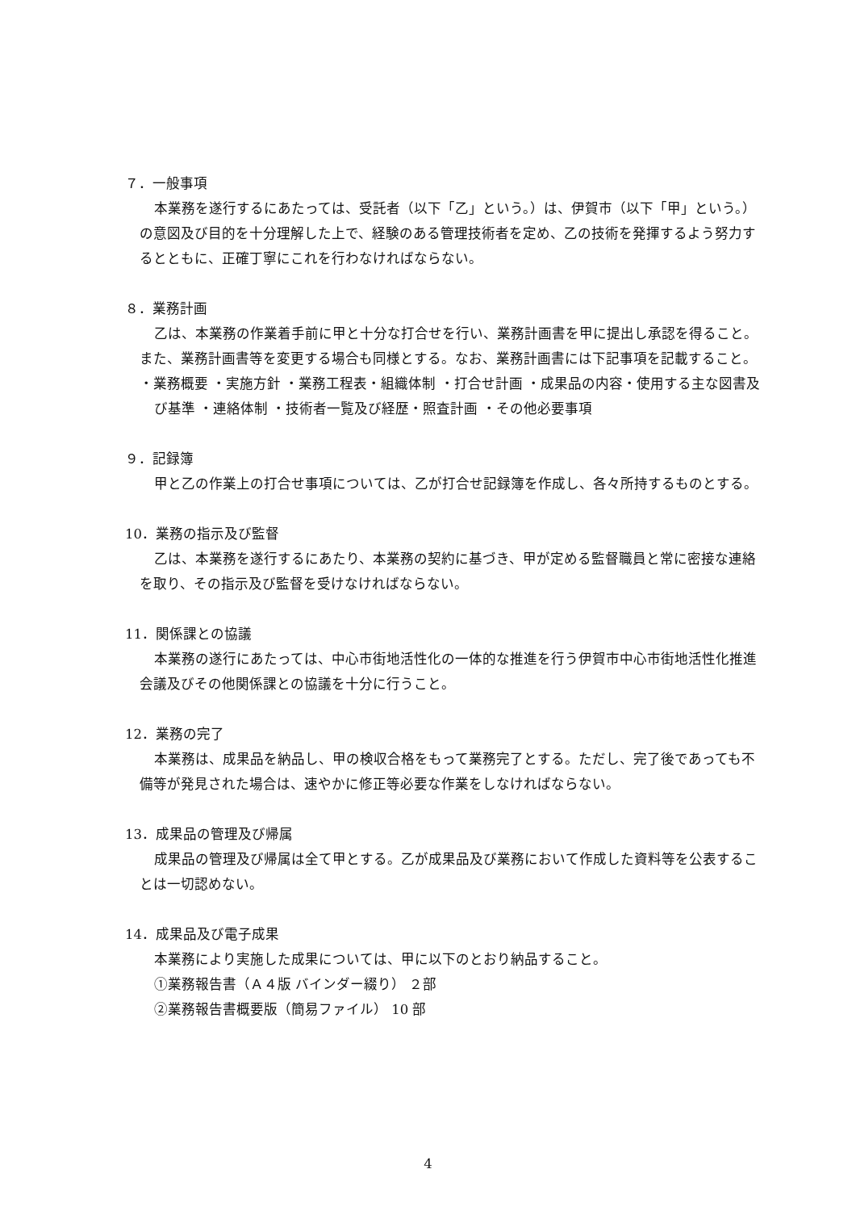７．一般事項
本業務を遂行するにあたっては、受託者（以下「乙」という。）は、伊賀市（以下「甲」という。）の意図及び目的を十分理解した上で、経験のある管理技術者を定め、乙の技術を発揮するよう努力するとともに、正確丁寧にこれを行わなければならない。
８．業務計画
乙は、本業務の作業着手前に甲と十分な打合せを行い、業務計画書を甲に提出し承認を得ること。また、業務計画書等を変更する場合も同様とする。なお、業務計画書には下記事項を記載すること。
・業務概要 ・実施方針 ・業務工程表・組織体制 ・打合せ計画 ・成果品の内容・使用する主な図書及び基準 ・連絡体制 ・技術者一覧及び経歴・照査計画 ・その他必要事項
９．記録簿
甲と乙の作業上の打合せ事項については、乙が打合せ記録簿を作成し、各々所持するものとする。
10．業務の指示及び監督
乙は、本業務を遂行するにあたり、本業務の契約に基づき、甲が定める監督職員と常に密接な連絡を取り、その指示及び監督を受けなければならない。
11．関係課との協議
本業務の遂行にあたっては、中心市街地活性化の一体的な推進を行う伊賀市中心市街地活性化推進会議及びその他関係課との協議を十分に行うこと。
12．業務の完了
本業務は、成果品を納品し、甲の検収合格をもって業務完了とする。ただし、完了後であっても不備等が発見された場合は、速やかに修正等必要な作業をしなければならない。
13．成果品の管理及び帰属
成果品の管理及び帰属は全て甲とする。乙が成果品及び業務において作成した資料等を公表することは一切認めない。
14．成果品及び電子成果
本業務により実施した成果については、甲に以下のとおり納品すること。
①業務報告書（Ａ４版 バインダー綴り） ２部
②業務報告書概要版（簡易ファイル） 10 部
4